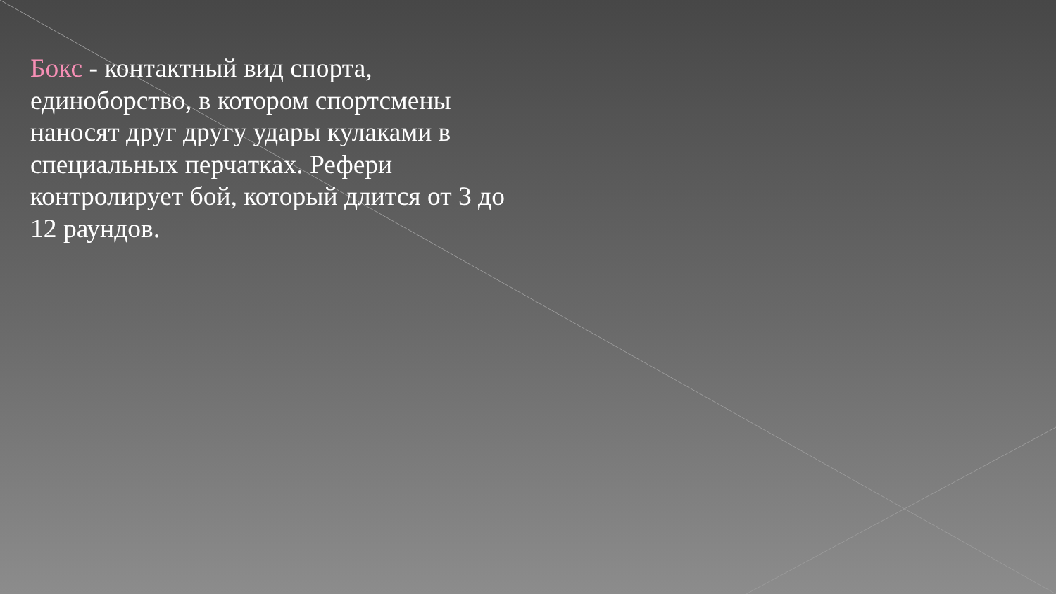Бокс - контактный вид спорта, единоборство, в котором спортсмены наносят друг другу удары кулаками в специальных перчатках. Рефери контролирует бой, который длится от 3 до 12 раундов.